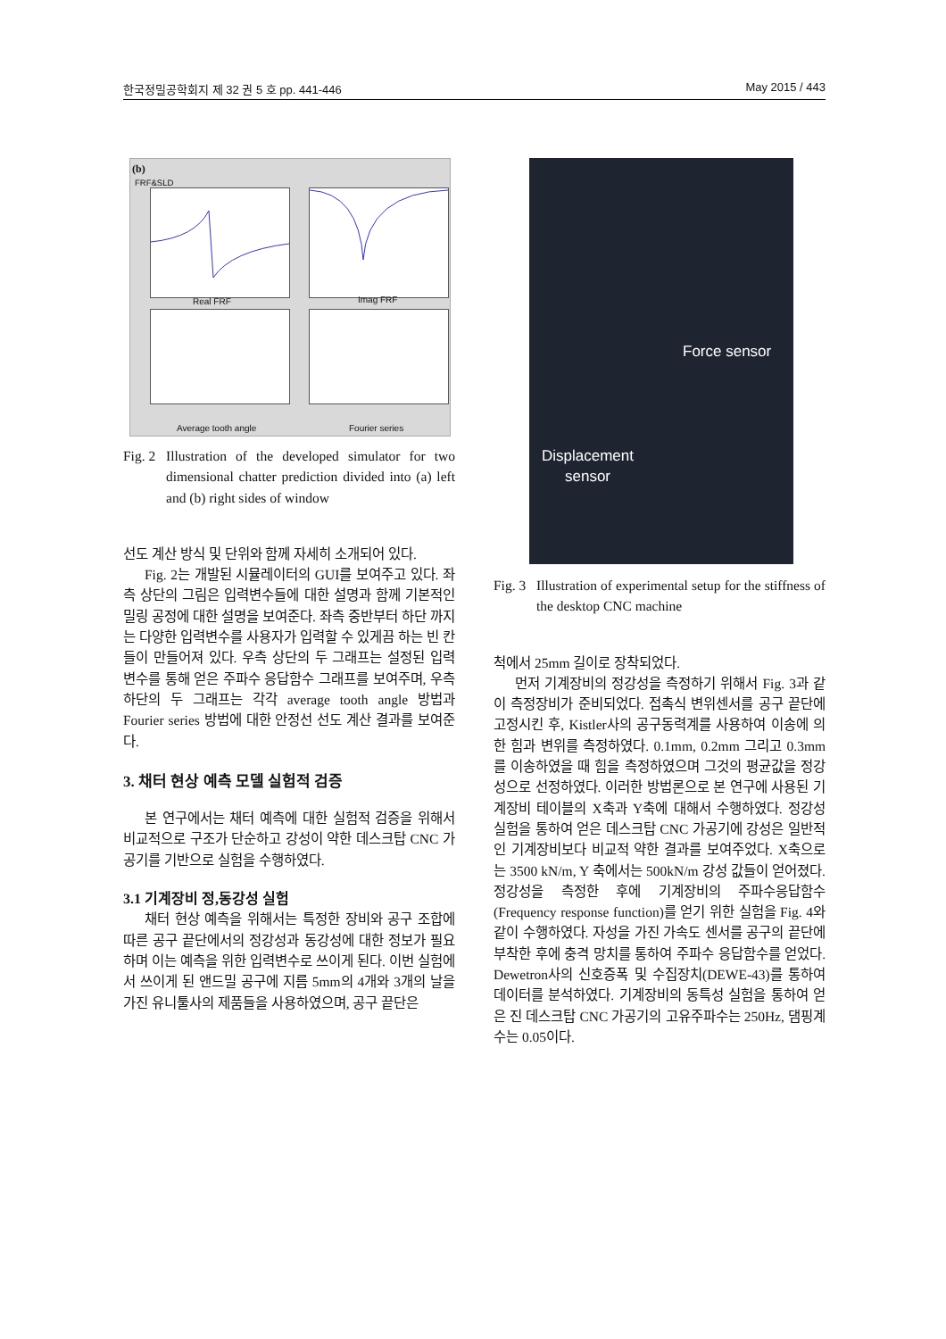한국정밀공학회지 제 32 권 5 호 pp. 441-446 May 2015 / 443
(b)
FRF&SLD
Real FRF Imag FRF
Average tooth angle Fourier series
Fig. 2 Illustration of the developed simulator for two dimensional chatter prediction divided into (a) left and (b) right sides of window
선도 계산 방식 및 단위와 함께 자세히 소개되어 있다.
Fig. 2는 개발된 시뮬레이터의 GUI를 보여주고 있다. 좌측 상단의 그림은 입력변수들에 대한 설명과 함께 기본적인 밀링 공정에 대한 설명을 보여준다. 좌측 중반부터 하단 까지는 다양한 입력변수를 사용자가 입력할 수 있게끔 하는 빈 칸들이 만들어져 있다. 우측 상단의 두 그래프는 설정된 입력 변수를 통해 얻은 주파수 응답함수 그래프를 보여주며, 우측 하단의 두 그래프는 각각 average tooth angle 방법과 Fourier series 방법에 대한 안정선 선도 계산 결과를 보여준다.
3. 채터 현상 예측 모델 실험적 검증
본 연구에서는 채터 예측에 대한 실험적 검증을 위해서 비교적으로 구조가 단순하고 강성이 약한 데스크탑 CNC 가공기를 기반으로 실험을 수행하였다.
3.1 기계장비 정,동강성 실험
채터 현상 예측을 위해서는 특정한 장비와 공구 조합에 따른 공구 끝단에서의 정강성과 동강성에 대한 정보가 필요하며 이는 예측을 위한 입력변수로 쓰이게 된다. 이번 실험에서 쓰이게 된 앤드밀 공구에 지름 5mm의 4개와 3개의 날을 가진 유니툴사의 제품들을 사용하였으며, 공구 끝단은
Force sensor
Displacement
sensor
Fig. 3 Illustration of experimental setup for the stiffness of the desktop CNC machine
척에서 25mm 길이로 장착되었다.
먼저 기계장비의 정강성을 측정하기 위해서 Fig. 3과 같이 측정장비가 준비되었다. 접촉식 변위센서를 공구 끝단에 고정시킨 후, Kistler사의 공구동력계를 사용하여 이송에 의한 힘과 변위를 측정하였다. 0.1mm, 0.2mm 그리고 0.3mm를 이송하였을 때 힘을 측정하였으며 그것의 평균값을 정강성으로 선정하였다. 이러한 방법론으로 본 연구에 사용된 기계장비 테이블의 X축과 Y축에 대해서 수행하였다. 정강성 실험을 통하여 얻은 데스크탑 CNC 가공기에 강성은 일반적인 기계장비보다 비교적 약한 결과를 보여주었다. X축으로는 3500 kN/m, Y 축에서는 500kN/m 강성 값들이 얻어졌다. 정강성을 측정한 후에 기계장비의 주파수응답함수(Frequency response function)를 얻기 위한 실험을 Fig. 4와 같이 수행하였다. 자성을 가진 가속도 센서를 공구의 끝단에 부착한 후에 충격 망치를 통하여 주파수 응답함수를 얻었다. Dewetron사의 신호증폭 및 수집장치(DEWE-43)를 통하여 데이터를 분석하였다. 기계장비의 동특성 실험을 통하여 얻은 진 데스크탑 CNC 가공기의 고유주파수는 250Hz, 댐핑계수는 0.05이다.